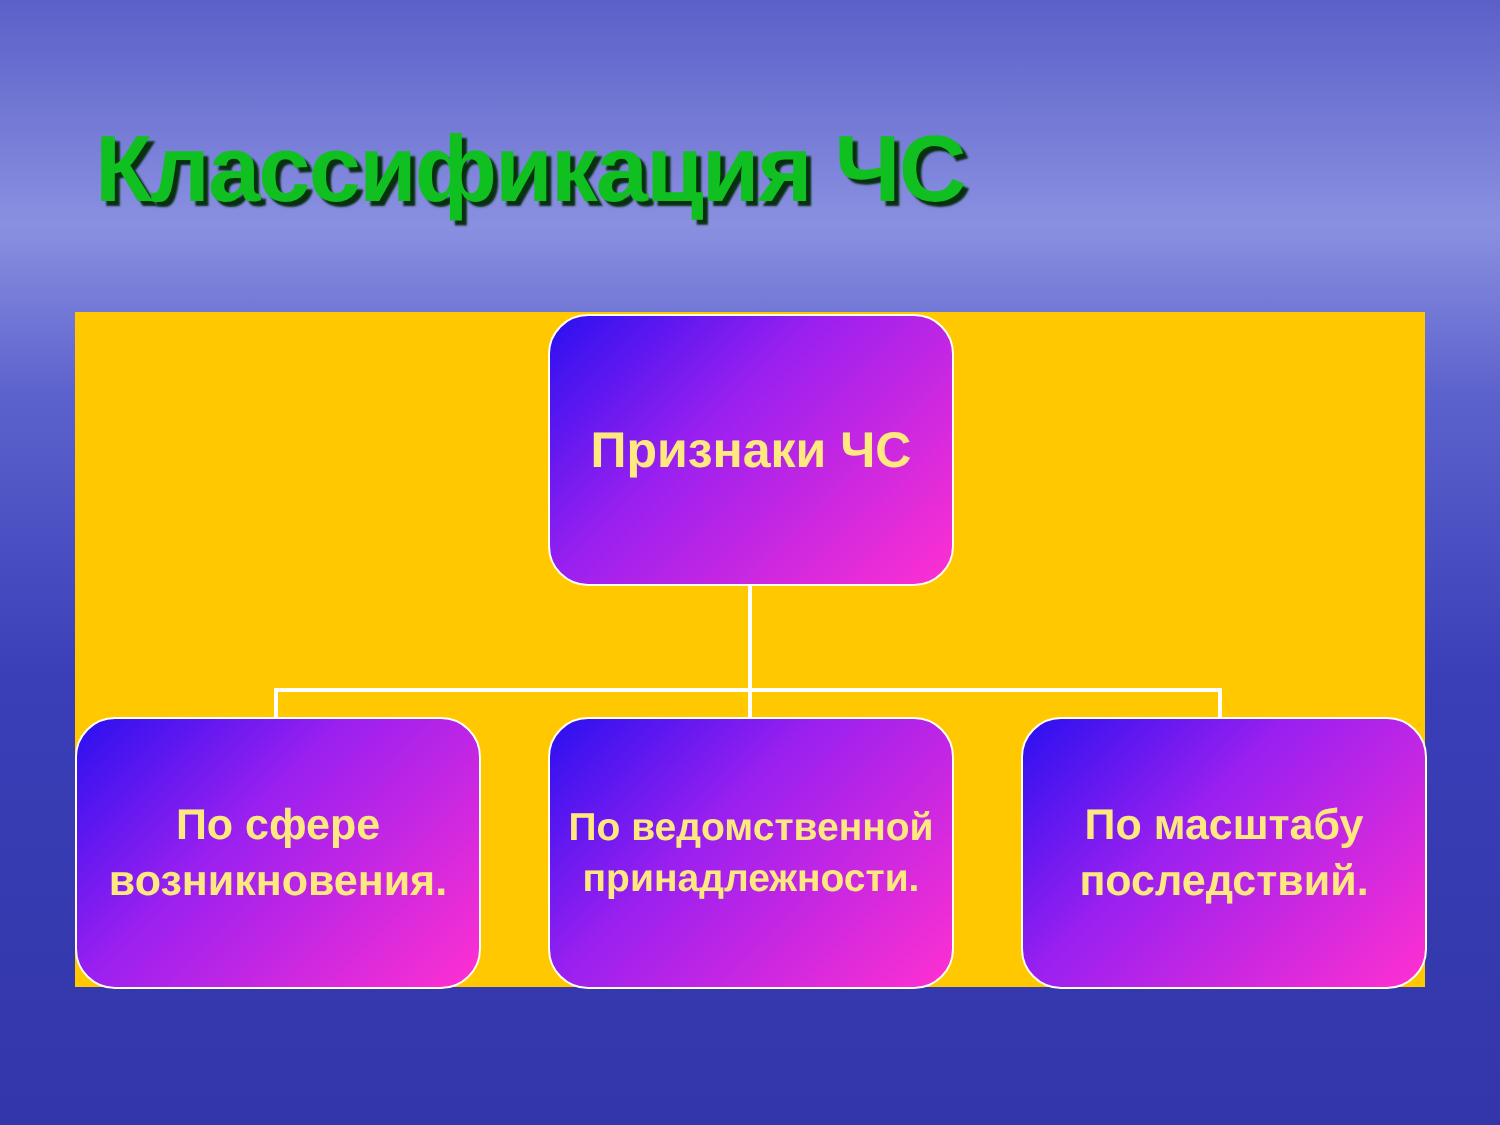Классификация ЧС
Признаки ЧС
По сфере возникновения.
По ведомственной принадлежности.
По масштабу последствий.